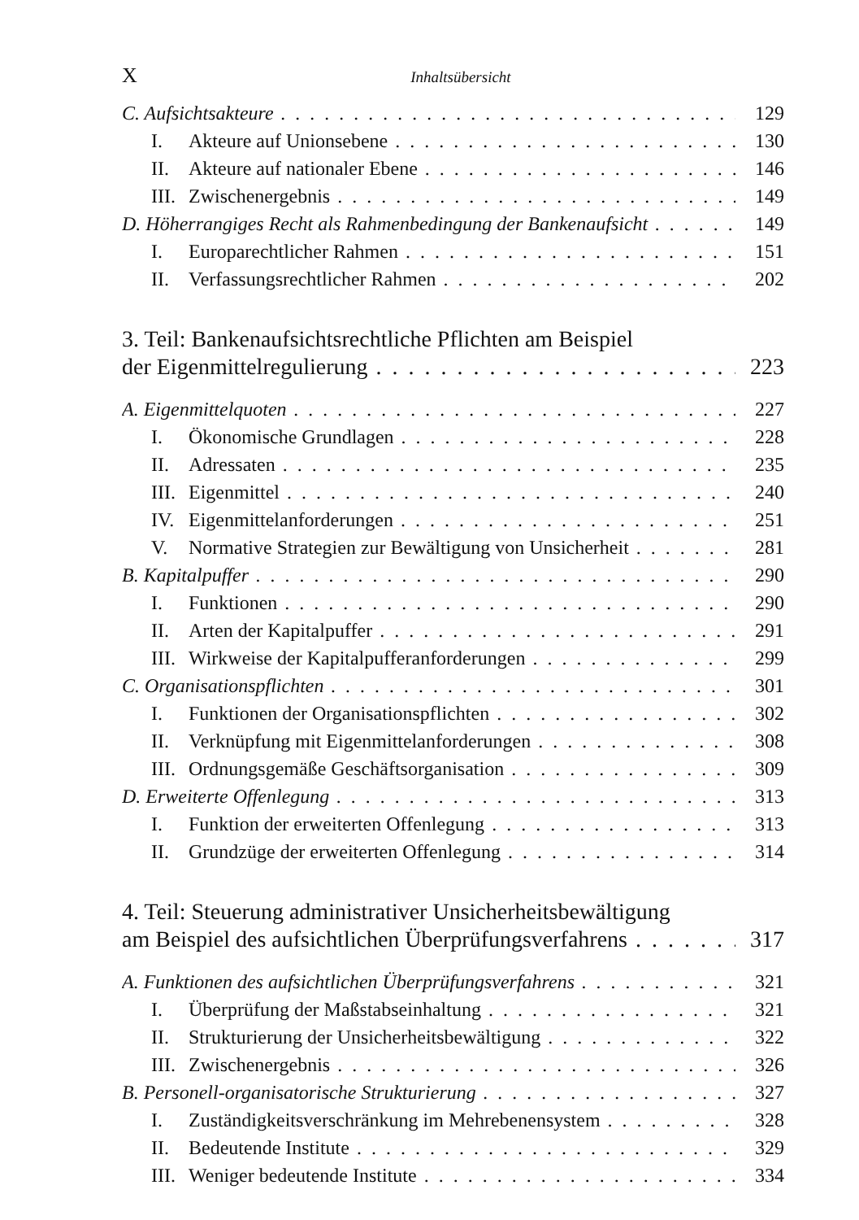X Inhaltsübersicht
C. Aufsichtsakteure 129
I. Akteure auf Unionsebene 130
II. Akteure auf nationaler Ebene 146
III. Zwischenergebnis 149
D. Höherrangiges Recht als Rahmenbedingung der Bankenaufsicht 149
I. Europarechtlicher Rahmen 151
II. Verfassungsrechtlicher Rahmen 202
3. Teil: Bankenaufsichtsrechtliche Pflichten am Beispiel
der Eigenmittelregulierung 223
A. Eigenmittelquoten 227
I. Ökonomische Grundlagen 228
II. Adressaten 235
III. Eigenmittel 240
IV. Eigenmittelanforderungen 251
V. Normative Strategien zur Bewältigung von Unsicherheit 281
B. Kapitalpuffer 290
I. Funktionen 290
II. Arten der Kapitalpuffer 291
III. Wirkweise der Kapitalpufferanforderungen 299
C. Organisationspflichten 301
I. Funktionen der Organisationspflichten 302
II. Verknüpfung mit Eigenmittelanforderungen 308
III. Ordnungsgemäße Geschäftsorganisation 309
D. Erweiterte Offenlegung 313
I. Funktion der erweiterten Offenlegung 313
II. Grundzüge der erweiterten Offenlegung 314
4. Teil: Steuerung administrativer Unsicherheitsbewältigung
am Beispiel des aufsichtlichen Überprüfungsverfahrens 317
A. Funktionen des aufsichtlichen Überprüfungsverfahrens 321
I. Überprüfung der Maßstabseinhaltung 321
II. Strukturierung der Unsicherheitsbewältigung 322
III. Zwischenergebnis 326
B. Personell-organisatorische Strukturierung 327
I. Zuständigkeitsverschränkung im Mehrebenensystem 328
II. Bedeutende Institute 329
III. Weniger bedeutende Institute 334